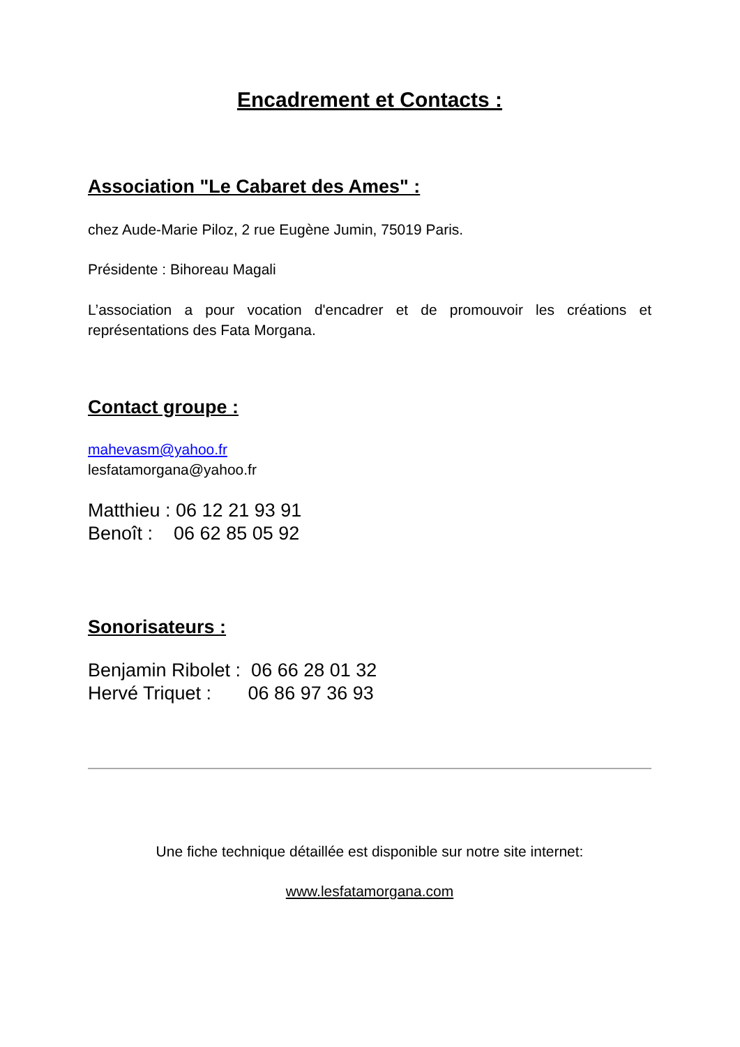Encadrement et Contacts :
Association "Le Cabaret des Ames" :
chez Aude-Marie Piloz, 2 rue Eugène Jumin, 75019 Paris.
Présidente : Bihoreau Magali
L’association a pour vocation d'encadrer et de promouvoir les créations et représentations des Fata Morgana.
Contact groupe :
mahevasm@yahoo.fr
lesfatamorgana@yahoo.fr
Matthieu : 06 12 21 93 91
Benoît : 06 62 85 05 92
Sonorisateurs :
Benjamin Ribolet : 06 66 28 01 32
Hervé Triquet : 06 86 97 36 93
Une fiche technique détaillée est disponible sur notre site internet:
www.lesfatamorgana.com